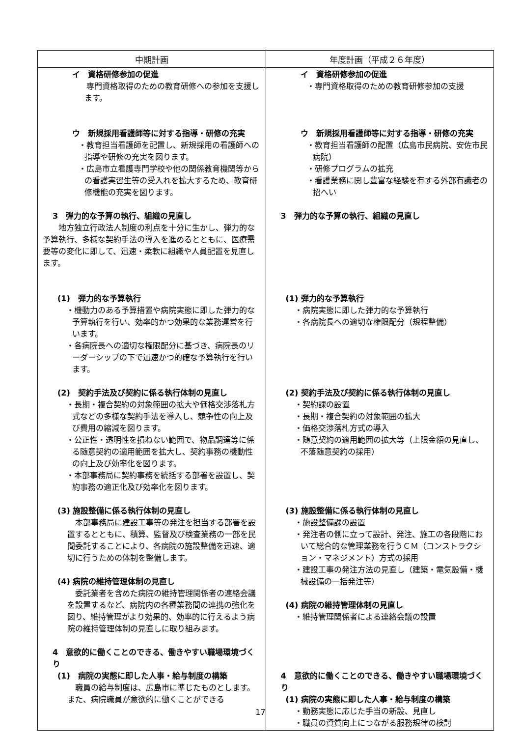| 中期計画 | 年度計画（平成２６年度） |
| --- | --- |
| イ 資格研修参加の促進 専門資格取得のための教育研修への参加を支援します。 ウ 新規採用看護師等に対する指導・研修の充実 ・教育担当看護師を配置し、新規採用の看護師への指導や研修の充実を図ります。 ・広島市立看護専門学校や他の関係教育機関等からの看護実習生等の受入れを拡大するため、教育研修機能の充実を図ります。 3 弾力的な予算の執行、組織の見直し 地方独立行政法人制度の利点を十分に生かし、弾力的な予算執行、多様な契約手法の導入を進めるとともに、医療需要等の変化に即して、迅速・柔軟に組織や人員配置を見直します。 (1) 弾力的な予算執行 ・機動力のある予算措置や病院実態に即した弾力的な予算執行を行い、効率的かつ効果的な業務運営を行います。 ・各病院長への適切な権限配分に基づき、病院長のリーダーシップの下で迅速かつ的確な予算執行を行います。 (2) 契約手法及び契約に係る執行体制の見直し ・長期・複合契約の対象範囲の拡大や価格交渉落札方式などの多様な契約手法を導入し、競争性の向上及び費用の縮減を図ります。 ・公正性・透明性を損ねない範囲で、物品調達等に係る随意契約の適用範囲を拡大し、契約事務の機動性の向上及び効率化を図ります。 ・本部事務局に契約事務を統括する部署を設置し、契約事務の適正化及び効率化を図ります。 (3) 施設整備に係る執行体制の見直し 本部事務局に建設工事等の発注を担当する部署を設置するとともに、積算、監督及び検査業務の一部を民間委託することにより、各病院の施設整備を迅速、適切に行うための体制を整備します。 (4) 病院の維持管理体制の見直し 委託業者を含めた病院の維持管理関係者の連絡会議を設置するなど、病院内の各種業務間の連携の強化を図り、維持管理がより効果的、効率的に行えるよう病院の維持管理体制の見直しに取り組みます。 4 意欲的に働くことのできる、働きやすい職場環境づくり (1) 病院の実態に即した人事・給与制度の構築 職員の給与制度は、広島市に準じたものとします。また、病院職員が意欲的に働くことができる | イ 資格研修参加の促進 ・専門資格取得のための教育研修参加の支援 ウ 新規採用看護師等に対する指導・研修の充実 ・教育担当看護師の配置（広島市民病院、安佐市民病院） ・研修プログラムの拡充 ・看護業務に関し豊富な経験を有する外部有識者の招へい 3 弾力的な予算の執行、組織の見直し (1) 弾力的な予算執行 ・病院実態に即した弾力的な予算執行 ・各病院長への適切な権限配分（規程整備） (2) 契約手法及び契約に係る執行体制の見直し ・契約課の設置 ・長期・複合契約の対象範囲の拡大 ・価格交渉落札方式の導入 ・随意契約の適用範囲の拡大等（上限金額の見直し、不落随意契約の採用） (3) 施設整備に係る執行体制の見直し ・施設整備課の設置 ・発注者の側に立って設計、発注、施工の各段階において総合的な管理業務を行うＣＭ（コンストラクション・マネジメント）方式の採用 ・建設工事の発注方法の見直し（建築・電気設備・機械設備の一括発注等） (4) 病院の維持管理体制の見直し ・維持管理関係者による連絡会議の設置 4 意欲的に働くことのできる、働きやすい職場環境づくり (1) 病院の実態に即した人事・給与制度の構築 ・勤務実態に応じた手当の新設、見直し ・職員の資質向上につながる服務規律の検討 |
17